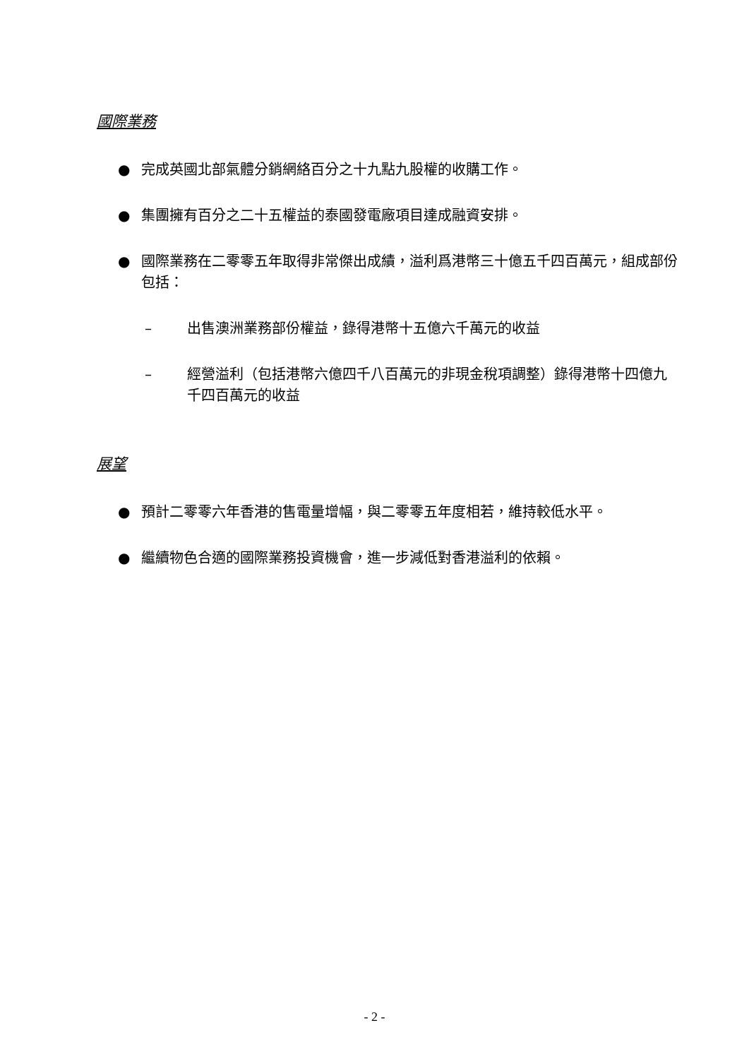國際業務
● 完成英國北部氣體分銷網絡百分之十九點九股權的收購工作。
● 集團擁有百分之二十五權益的泰國發電廠項目達成融資安排。
● 國際業務在二零零五年取得非常傑出成績，溢利爲港幣三十億五千四百萬元，組成部份包括：
– 出售澳洲業務部份權益，錄得港幣十五億六千萬元的收益
– 經營溢利（包括港幣六億四千八百萬元的非現金稅項調整）錄得港幣十四億九千四百萬元的收益
展望
● 預計二零零六年香港的售電量增幅，與二零零五年度相若，維持較低水平。
● 繼續物色合適的國際業務投資機會，進一步減低對香港溢利的依賴。
- 2 -